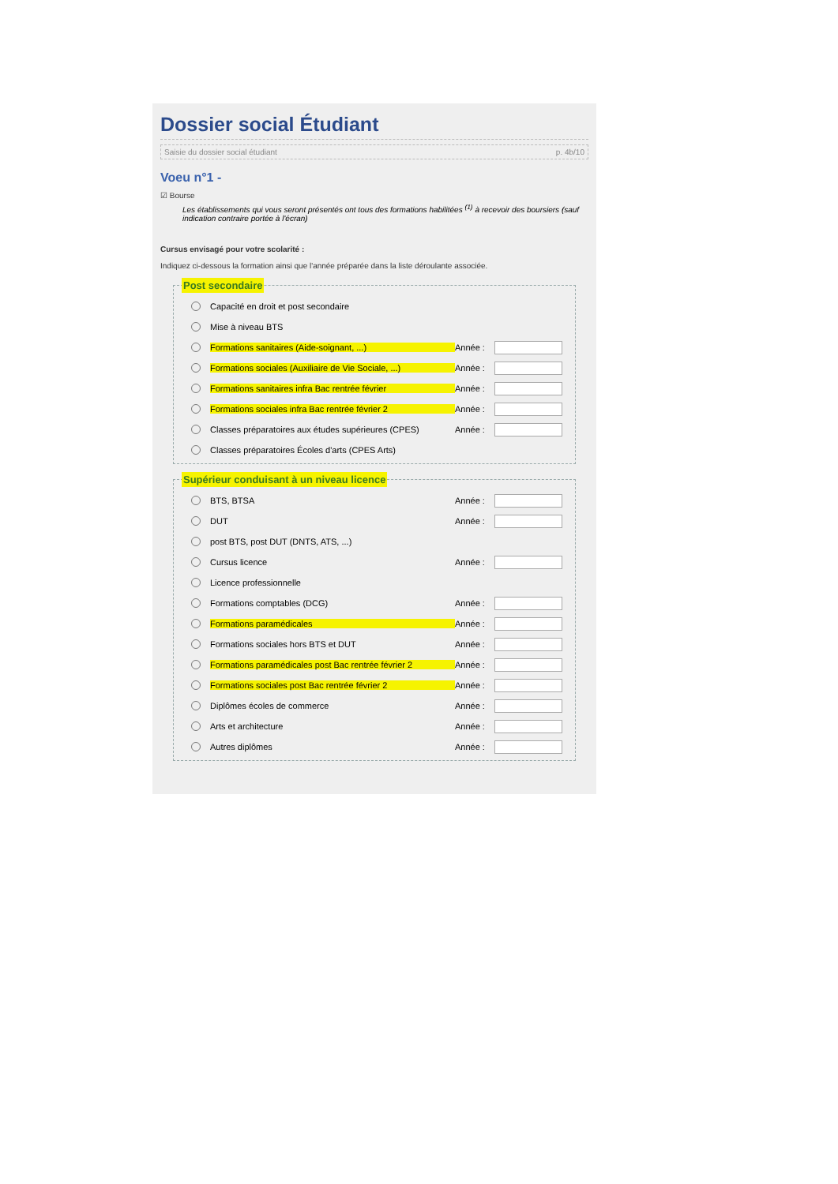Dossier social Étudiant
Saisie du dossier social étudiant p. 4b/10
Voeu n°1 -
☑ Bourse
Les établissements qui vous seront présentés ont tous des formations habilitées <sup>(1)</sup> à recevoir des boursiers (sauf indication contraire portée à l'écran)
Cursus envisagé pour votre scolarité :
Indiquez ci-dessous la formation ainsi que l'année préparée dans la liste déroulante associée.
Post secondaire
Capacité en droit et post secondaire
Mise à niveau BTS
Formations sanitaires (Aide-soignant, ...) Année :
Formations sociales (Auxiliaire de Vie Sociale, ...) Année :
Formations sanitaires infra Bac rentrée février Année :
Formations sociales infra Bac rentrée février 2 Année :
Classes préparatoires aux études supérieures (CPES) Année :
Classes préparatoires Écoles d'arts (CPES Arts)
Supérieur conduisant à un niveau licence
BTS, BTSA Année :
DUT Année :
post BTS, post DUT (DNTS, ATS, ...)
Cursus licence Année :
Licence professionnelle
Formations comptables (DCG) Année :
Formations paramédicales Année :
Formations sociales hors BTS et DUT Année :
Formations paramédicales post Bac rentrée février 2 Année :
Formations sociales post Bac rentrée février 2 Année :
Diplômes écoles de commerce Année :
Arts et architecture Année :
Autres diplômes Année :